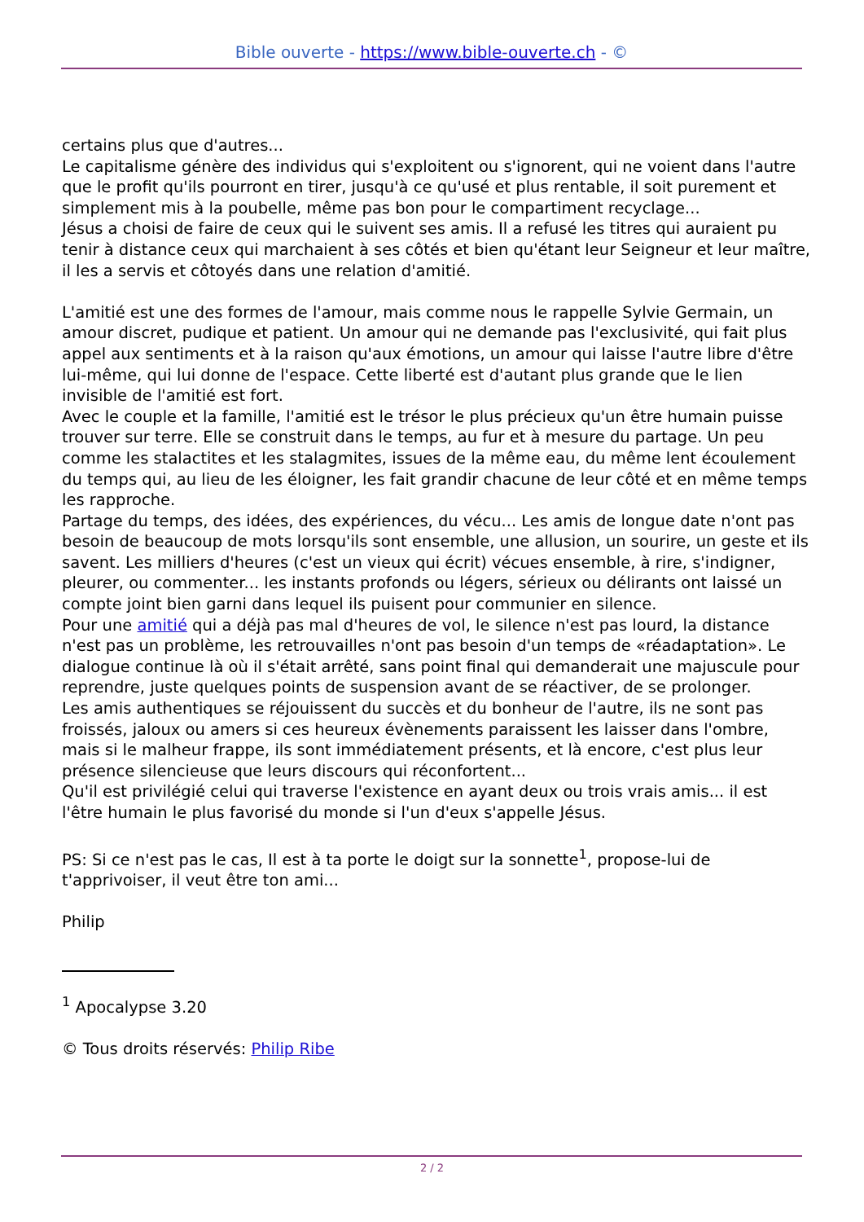Bible ouverte - https://www.bible-ouverte.ch - ©
certains plus que d'autres...
Le capitalisme génère des individus qui s'exploitent ou s'ignorent, qui ne voient dans l'autre que le profit qu'ils pourront en tirer, jusqu'à ce qu'usé et plus rentable, il soit purement et simplement mis à la poubelle, même pas bon pour le compartiment recyclage...
Jésus a choisi de faire de ceux qui le suivent ses amis. Il a refusé les titres qui auraient pu tenir à distance ceux qui marchaient à ses côtés et bien qu'étant leur Seigneur et leur maître, il les a servis et côtoyés dans une relation d'amitié.
L'amitié est une des formes de l'amour, mais comme nous le rappelle Sylvie Germain, un amour discret, pudique et patient. Un amour qui ne demande pas l'exclusivité, qui fait plus appel aux sentiments et à la raison qu'aux émotions, un amour qui laisse l'autre libre d'être lui-même, qui lui donne de l'espace. Cette liberté est d'autant plus grande que le lien invisible de l'amitié est fort.
Avec le couple et la famille, l'amitié est le trésor le plus précieux qu'un être humain puisse trouver sur terre. Elle se construit dans le temps, au fur et à mesure du partage. Un peu comme les stalactites et les stalagmites, issues de la même eau, du même lent écoulement du temps qui, au lieu de les éloigner, les fait grandir chacune de leur côté et en même temps les rapproche.
Partage du temps, des idées, des expériences, du vécu... Les amis de longue date n'ont pas besoin de beaucoup de mots lorsqu'ils sont ensemble, une allusion, un sourire, un geste et ils savent. Les milliers d'heures (c'est un vieux qui écrit) vécues ensemble, à rire, s'indigner, pleurer, ou commenter... les instants profonds ou légers, sérieux ou délirants ont laissé un compte joint bien garni dans lequel ils puisent pour communier en silence.
Pour une amitié qui a déjà pas mal d'heures de vol, le silence n'est pas lourd, la distance n'est pas un problème, les retrouvailles n'ont pas besoin d'un temps de «réadaptation». Le dialogue continue là où il s'était arrêté, sans point final qui demanderait une majuscule pour reprendre, juste quelques points de suspension avant de se réactiver, de se prolonger.
Les amis authentiques se réjouissent du succès et du bonheur de l'autre, ils ne sont pas froissés, jaloux ou amers si ces heureux évènements paraissent les laisser dans l'ombre, mais si le malheur frappe, ils sont immédiatement présents, et là encore, c'est plus leur présence silencieuse que leurs discours qui réconfortent...
Qu'il est privilégié celui qui traverse l'existence en ayant deux ou trois vrais amis... il est l'être humain le plus favorisé du monde si l'un d'eux s'appelle Jésus.
PS: Si ce n'est pas le cas, Il est à ta porte le doigt sur la sonnette<sup>1</sup>, propose-lui de t'apprivoiser, il veut être ton ami...
Philip
<sup>1</sup> Apocalypse 3.20
© Tous droits réservés: Philip Ribe
2 / 2